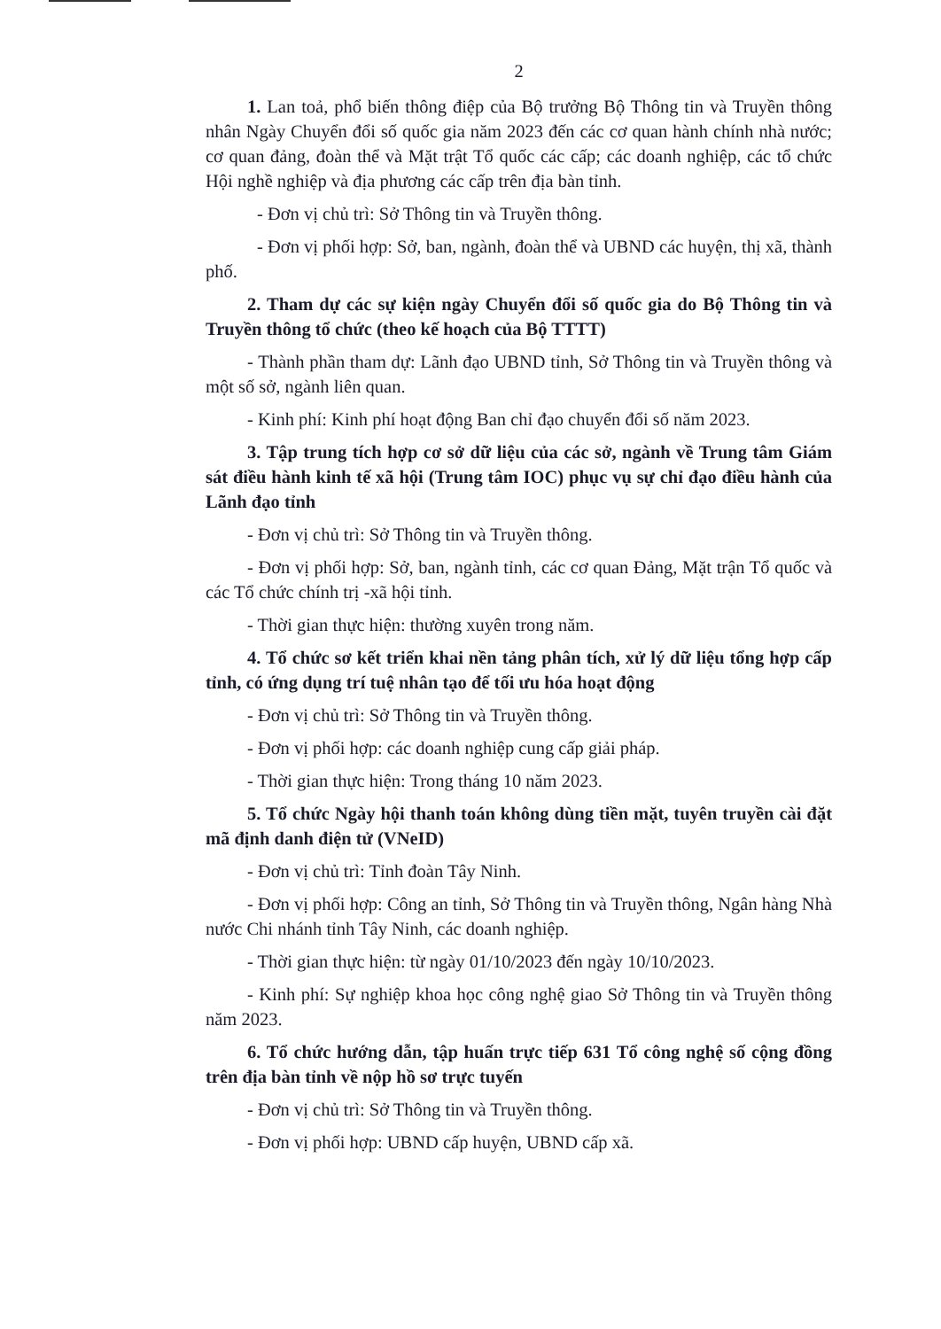2
1. Lan toả, phổ biến thông điệp của Bộ trưởng Bộ Thông tin và Truyền thông nhân Ngày Chuyển đổi số quốc gia năm 2023 đến các cơ quan hành chính nhà nước; cơ quan đảng, đoàn thể và Mặt trật Tổ quốc các cấp; các doanh nghiệp, các tổ chức Hội nghề nghiệp và địa phương các cấp trên địa bàn tỉnh.
- Đơn vị chủ trì: Sở Thông tin và Truyền thông.
- Đơn vị phối hợp: Sở, ban, ngành, đoàn thể và UBND các huyện, thị xã, thành phố.
2. Tham dự các sự kiện ngày Chuyển đổi số quốc gia do Bộ Thông tin và Truyền thông tổ chức (theo kế hoạch của Bộ TTTT)
- Thành phần tham dự: Lãnh đạo UBND tỉnh, Sở Thông tin và Truyền thông và một số sở, ngành liên quan.
- Kinh phí: Kinh phí hoạt động Ban chỉ đạo chuyển đổi số năm 2023.
3. Tập trung tích hợp cơ sở dữ liệu của các sở, ngành về Trung tâm Giám sát điều hành kinh tế xã hội (Trung tâm IOC) phục vụ sự chỉ đạo điều hành của Lãnh đạo tỉnh
- Đơn vị chủ trì: Sở Thông tin và Truyền thông.
- Đơn vị phối hợp: Sở, ban, ngành tỉnh, các cơ quan Đảng, Mặt trận Tổ quốc và các Tổ chức chính trị -xã hội tỉnh.
- Thời gian thực hiện: thường xuyên trong năm.
4. Tổ chức sơ kết triển khai nền tảng phân tích, xử lý dữ liệu tổng hợp cấp tỉnh, có ứng dụng trí tuệ nhân tạo để tối ưu hóa hoạt động
- Đơn vị chủ trì: Sở Thông tin và Truyền thông.
- Đơn vị phối hợp: các doanh nghiệp cung cấp giải pháp.
- Thời gian thực hiện: Trong tháng 10 năm 2023.
5. Tổ chức Ngày hội thanh toán không dùng tiền mặt, tuyên truyền cài đặt mã định danh điện tử (VNeID)
- Đơn vị chủ trì: Tỉnh đoàn Tây Ninh.
- Đơn vị phối hợp: Công an tỉnh, Sở Thông tin và Truyền thông, Ngân hàng Nhà nước Chi nhánh tỉnh Tây Ninh, các doanh nghiệp.
- Thời gian thực hiện: từ ngày 01/10/2023 đến ngày 10/10/2023.
- Kinh phí: Sự nghiệp khoa học công nghệ giao Sở Thông tin và Truyền thông năm 2023.
6. Tổ chức hướng dẫn, tập huấn trực tiếp 631 Tổ công nghệ số cộng đồng trên địa bàn tỉnh về nộp hồ sơ trực tuyến
- Đơn vị chủ trì: Sở Thông tin và Truyền thông.
- Đơn vị phối hợp: UBND cấp huyện, UBND cấp xã.